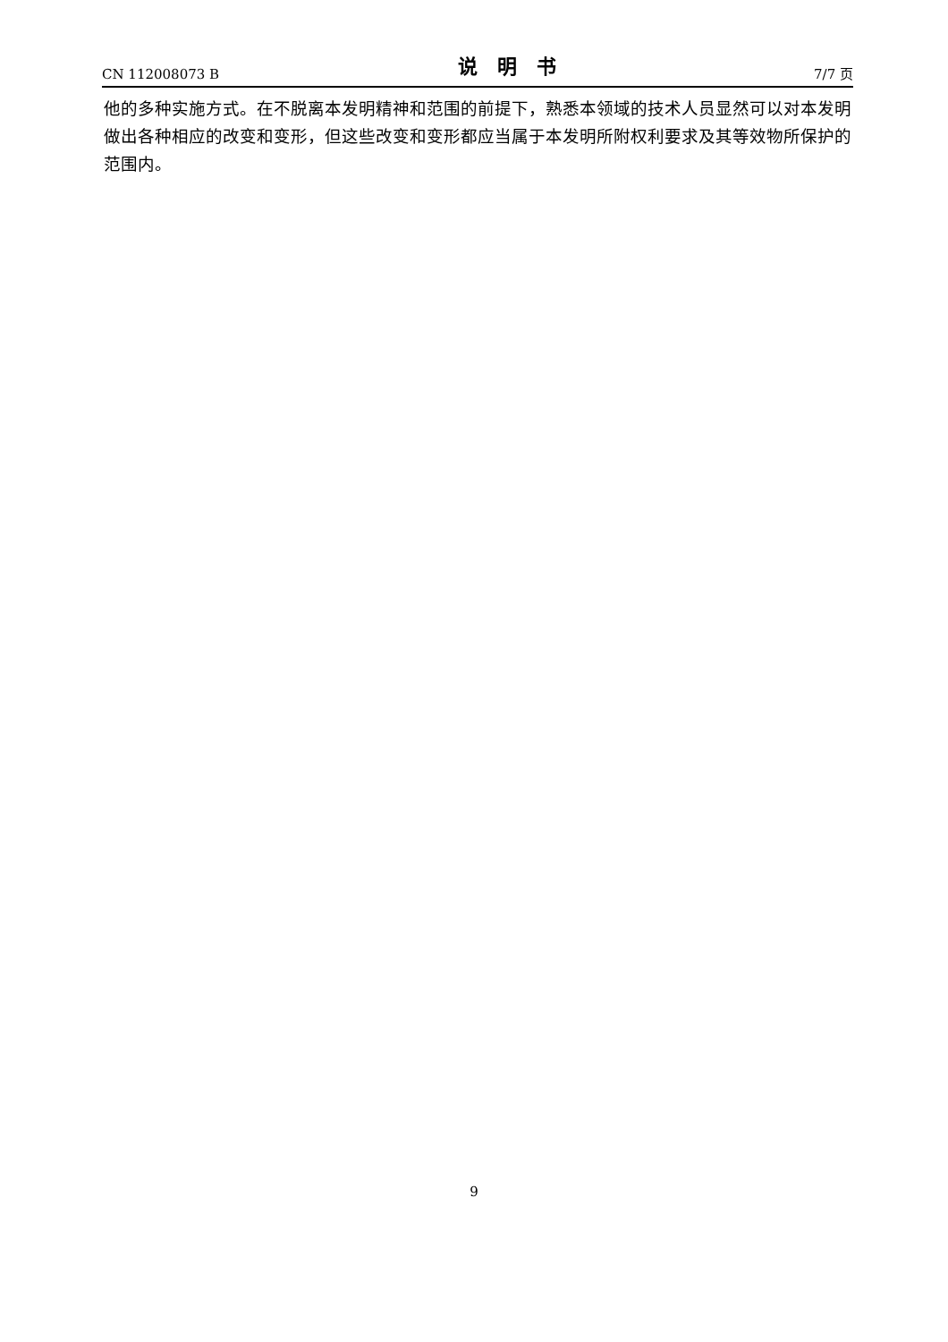CN 112008073 B 说明书 7/7 页
他的多种实施方式。在不脱离本发明精神和范围的前提下，熟悉本领域的技术人员显然可以对本发明做出各种相应的改变和变形，但这些改变和变形都应当属于本发明所附权利要求及其等效物所保护的范围内。
9